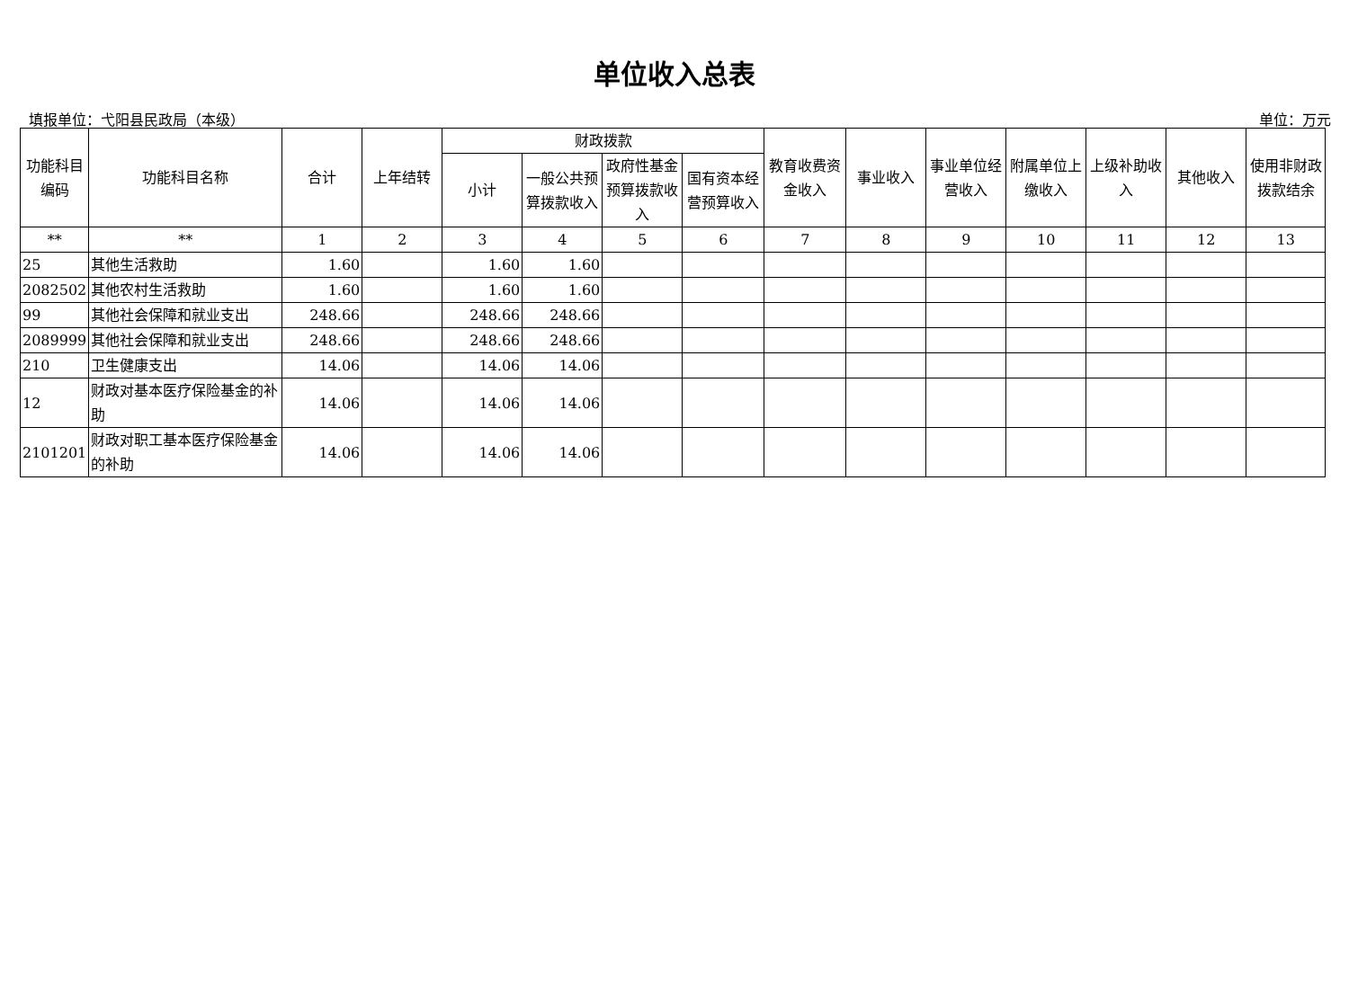单位收入总表
填报单位：弋阳县民政局（本级） 单位：万元
| 功能科目编码 | 功能科目名称 | 合计 | 上年结转 | 财政拨款 | | | | 教育收费资金收入 | 事业收入 | 事业单位经营收入 | 附属单位上缴收入 | 上级补助收入 | 其他收入 | 使用非财政拨款结余 |
| --- | --- | --- | --- | --- | --- | --- | --- | --- | --- | --- | --- | --- | --- | --- |
| | | | | 小计 | 一般公共预算拨款收入 | 政府性基金预算拨款收入 | 国有资本经营预算收入 | | | | | | | |
| ** | ** | 1 | 2 | 3 | 4 | 5 | 6 | 7 | 8 | 9 | 10 | 11 | 12 | 13 |
| 25 | 其他生活救助 | 1.60 | | 1.60 | 1.60 | | | | | | | | | |
| 2082502 | 其他农村生活救助 | 1.60 | | 1.60 | 1.60 | | | | | | | | | |
| 99 | 其他社会保障和就业支出 | 248.66 | | 248.66 | 248.66 | | | | | | | | | |
| 2089999 | 其他社会保障和就业支出 | 248.66 | | 248.66 | 248.66 | | | | | | | | | |
| 210 | 卫生健康支出 | 14.06 | | 14.06 | 14.06 | | | | | | | | | |
| 12 | 财政对基本医疗保险基金的补助 | 14.06 | | 14.06 | 14.06 | | | | | | | | | |
| 2101201 | 财政对职工基本医疗保险基金的补助 | 14.06 | | 14.06 | 14.06 | | | | | | | | | |